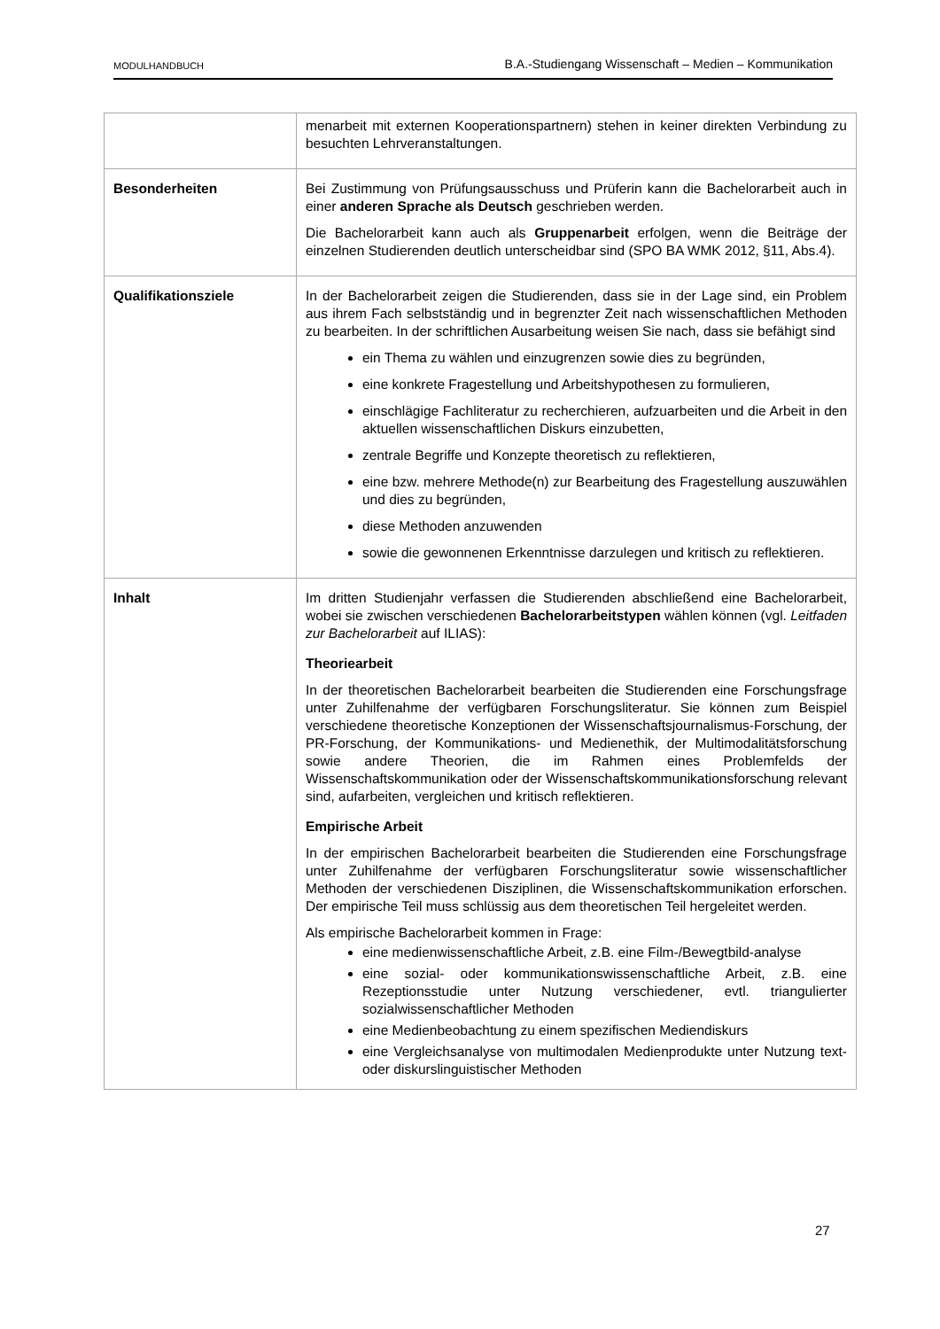MODULHANDBUCH B.A.-Studiengang Wissenschaft – Medien – Kommunikation
| | menarbeit mit externen Kooperationspartnern) stehen in keiner direkten Verbindung zu besuchten Lehrveranstaltungen. |
| Besonderheiten | Bei Zustimmung von Prüfungsausschuss und Prüferin kann die Bachelorarbeit auch in einer anderen Sprache als Deutsch geschrieben werden. Die Bachelorarbeit kann auch als Gruppenarbeit erfolgen, wenn die Beiträge der einzelnen Studierenden deutlich unterscheidbar sind (SPO BA WMK 2012, §11, Abs.4). |
| Qualifikationsziele | In der Bachelorarbeit zeigen die Studierenden, dass sie in der Lage sind, ein Problem aus ihrem Fach selbstständig und in begrenzter Zeit nach wissenschaftlichen Methoden zu bearbeiten. In der schriftlichen Ausarbeitung weisen Sie nach, dass sie befähigt sind ein Thema zu wählen und einzugrenzen sowie dies zu begründen, eine konkrete Fragestellung und Arbeitshypothesen zu formulieren, einschlägige Fachliteratur zu recherchieren, aufzuarbeiten und die Arbeit in den aktuellen wissenschaftlichen Diskurs einzubetten, zentrale Begriffe und Konzepte theoretisch zu reflektieren, eine bzw. mehrere Methode(n) zur Bearbeitung des Fragestellung auszuwählen und dies zu begründen, diese Methoden anzuwenden sowie die gewonnenen Erkenntnisse darzulegen und kritisch zu reflektieren. |
| Inhalt | Im dritten Studienjahr verfassen die Studierenden abschließend eine Bachelorarbeit, wobei sie zwischen verschiedenen Bachelorarbeitstypen wählen können (vgl. Leitfaden zur Bachelorarbeit auf ILIAS): Theoriearbeit In der theoretischen Bachelorarbeit bearbeiten die Studierenden eine Forschungsfrage unter Zuhilfenahme der verfügbaren Forschungsliteratur. Sie können zum Beispiel verschiedene theoretische Konzeptionen der Wissenschaftsjournalismus-Forschung, der PR-Forschung, der Kommunikations- und Medienethik, der Multimodalitätsforschung sowie andere Theorien, die im Rahmen eines Problemfelds der Wissenschaftskommunikation oder der Wissenschaftskommunikationsforschung relevant sind, aufarbeiten, vergleichen und kritisch reflektieren. Empirische Arbeit In der empirischen Bachelorarbeit bearbeiten die Studierenden eine Forschungsfrage unter Zuhilfenahme der verfügbaren Forschungsliteratur sowie wissenschaftlicher Methoden der verschiedenen Disziplinen, die Wissenschaftskommunikation erforschen. Der empirische Teil muss schlüssig aus dem theoretischen Teil hergeleitet werden. Als empirische Bachelorarbeit kommen in Frage: eine medienwissenschaftliche Arbeit, z.B. eine Film-/Bewegtbild-analyse eine sozial- oder kommunikationswissenschaftliche Arbeit, z.B. eine Rezeptionsstudie unter Nutzung verschiedener, evtl. triangulierter sozialwissenschaftlicher Methoden eine Medienbeobachtung zu einem spezifischen Mediendiskurs eine Vergleichsanalyse von multimodalen Medienprodukte unter Nutzung text- oder diskurslinguistischer Methoden |
27